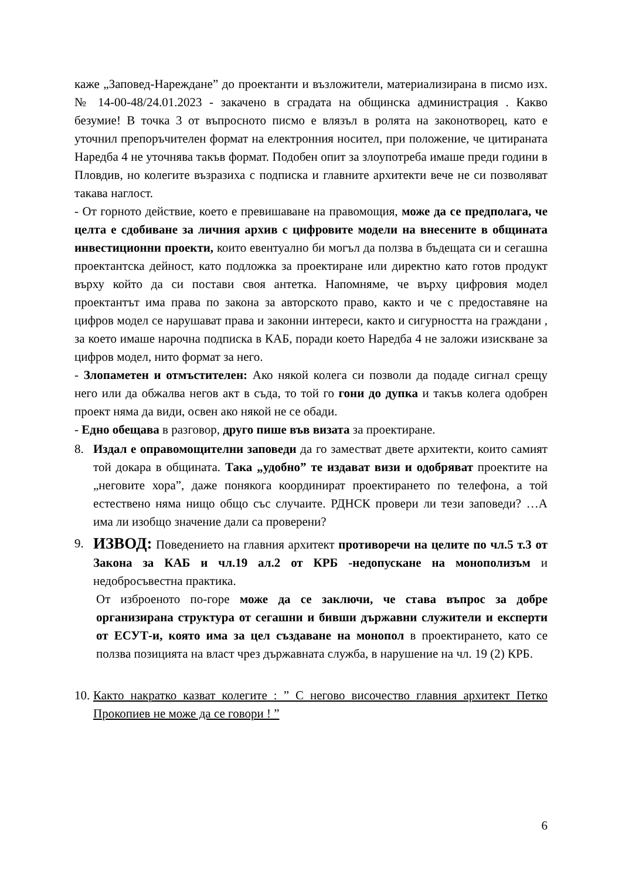каже „Заповед-Нареждане” до проектанти и възложители, материализирана в писмо изх. № 14-00-48/24.01.2023 - закачено в сградата на общинска администрация . Какво безумие! В точка 3 от въпросното писмо е влязъл в ролята на законотворец, като е уточнил препоръчителен формат на електронния носител, при положение, че цитираната Наредба 4 не уточнява такъв формат. Подобен опит за злоупотреба имаше преди години в Пловдив, но колегите възразиха с подписка и главните архитекти вече не си позволяват такава наглост.
- От горното действие, което е превишаване на правомощия, може да се предполага, че целта е сдобиване за личния архив с цифровите модели на внесените в общината инвестиционни проекти, които евентуално би могъл да ползва в бъдещата си и сегашна проектантска дейност, като подложка за проектиране или директно като готов продукт върху който да си постави своя антетка. Напомняме, че върху цифровия модел проектантът има права по закона за авторското право, както и че с предоставяне на цифров модел се нарушават права и законни интереси, както и сигурността на граждани , за което имаше нарочна подписка в КАБ, поради което Наредба 4 не заложи изискване за цифров модел, нито формат за него.
- Злопаметен и отмъстителен: Ако някой колега си позволи да подаде сигнал срещу него или да обжалва негов акт в съда, то той го гони до дупка и такъв колега одобрен проект няма да види, освен ако някой не се обади.
- Едно обещава в разговор, друго пише във визата за проектиране.
8. Издал е оправомощителни заповеди да го заместват двете архитекти, които самият той докара в общината. Така „удобно” те издават визи и одобряват проектите на „неговите хора”, даже понякога координират проектирането по телефона, а той естествено няма нищо общо със случаите. РДНСК провери ли тези заповеди? …А има ли изобщо значение дали са проверени?
9.
ИЗВОД: Поведението на главния архитект противоречи на целите по чл.5 т.3 от Закона за КАБ и чл.19 ал.2 от КРБ -недопускане на монополизъм и недобросъвестна практика.
От изброеното по-горе може да се заключи, че става въпрос за добре организирана структура от сегашни и бивши държавни служители и експерти от ЕСУТ-и, която има за цел създаване на монопол в проектирането, като се ползва позицията на власт чрез държавната служба, в нарушение на чл. 19 (2) КРБ.
10.
Както накратко казват колегите : ” С негово височество главния архитект Петко Прокопиев не може да се говори ! ”
6